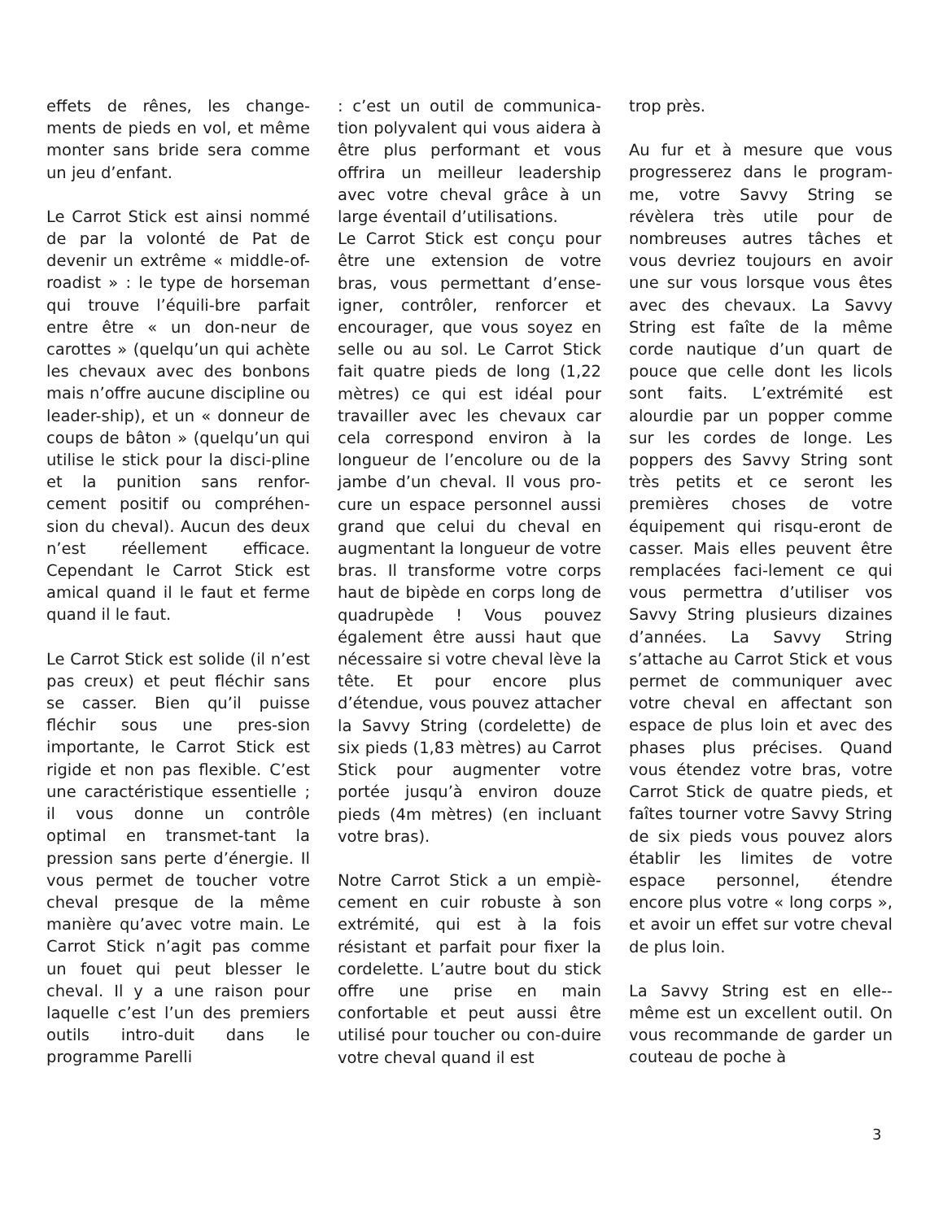effets de rênes, les change-ments de pieds en vol, et même monter sans bride sera comme un jeu d’enfant.
Le Carrot Stick est ainsi nommé de par la volonté de Pat de devenir un extrême « middle-of-roadist » : le type de horseman qui trouve l’équili-bre parfait entre être « un don-neur de carottes » (quelqu’un qui achète les chevaux avec des bonbons mais n’offre aucune discipline ou leader-ship), et un « donneur de coups de bâton » (quelqu’un qui utilise le stick pour la disci-pline et la punition sans renfor-cement positif ou compréhen-sion du cheval). Aucun des deux n’est réellement efficace. Cependant le Carrot Stick est amical quand il le faut et ferme quand il le faut.
Le Carrot Stick est solide (il n’est pas creux) et peut fléchir sans se casser. Bien qu’il puisse fléchir sous une pres-sion importante, le Carrot Stick est rigide et non pas flexible. C’est une caractéristique essentielle ; il vous donne un contrôle optimal en transmet-tant la pression sans perte d’énergie. Il vous permet de toucher votre cheval presque de la même manière qu’avec votre main. Le Carrot Stick n’agit pas comme un fouet qui peut blesser le cheval. Il y a une raison pour laquelle c’est l’un des premiers outils intro-duit dans le programme Parelli
: c’est un outil de communica-tion polyvalent qui vous aidera à être plus performant et vous offrira un meilleur leadership avec votre cheval grâce à un large éventail d’utilisations.
Le Carrot Stick est conçu pour être une extension de votre bras, vous permettant d’ense-igner, contrôler, renforcer et encourager, que vous soyez en selle ou au sol. Le Carrot Stick fait quatre pieds de long (1,22 mètres) ce qui est idéal pour travailler avec les chevaux car cela correspond environ à la longueur de l’encolure ou de la jambe d’un cheval. Il vous pro-cure un espace personnel aussi grand que celui du cheval en augmentant la longueur de votre bras. Il transforme votre corps haut de bipède en corps long de quadrupède ! Vous pouvez également être aussi haut que nécessaire si votre cheval lève la tête. Et pour encore plus d’étendue, vous pouvez attacher la Savvy String (cordelette) de six pieds (1,83 mètres) au Carrot Stick pour augmenter votre portée jusqu’à environ douze pieds (4m mètres) (en incluant votre bras).
Notre Carrot Stick a un empiè-cement en cuir robuste à son extrémité, qui est à la fois résistant et parfait pour fixer la cordelette. L’autre bout du stick offre une prise en main confortable et peut aussi être utilisé pour toucher ou con-duire votre cheval quand il est
trop près.
Au fur et à mesure que vous progresserez dans le program-me, votre Savvy String se révèlera très utile pour de nombreuses autres tâches et vous devriez toujours en avoir une sur vous lorsque vous êtes avec des chevaux. La Savvy String est faîte de la même corde nautique d’un quart de pouce que celle dont les licols sont faits. L’extrémité est alourdie par un popper comme sur les cordes de longe. Les poppers des Savvy String sont très petits et ce seront les premières choses de votre équipement qui risqu-eront de casser. Mais elles peuvent être remplacées faci-lement ce qui vous permettra d’utiliser vos Savvy String plusieurs dizaines d’années. La Savvy String s’attache au Carrot Stick et vous permet de communiquer avec votre cheval en affectant son espace de plus loin et avec des phases plus précises. Quand vous étendez votre bras, votre Carrot Stick de quatre pieds, et faîtes tourner votre Savvy String de six pieds vous pouvez alors établir les limites de votre espace personnel, étendre encore plus votre « long corps », et avoir un effet sur votre cheval de plus loin.
La Savvy String est en elle--même est un excellent outil. On vous recommande de garder un couteau de poche à
3